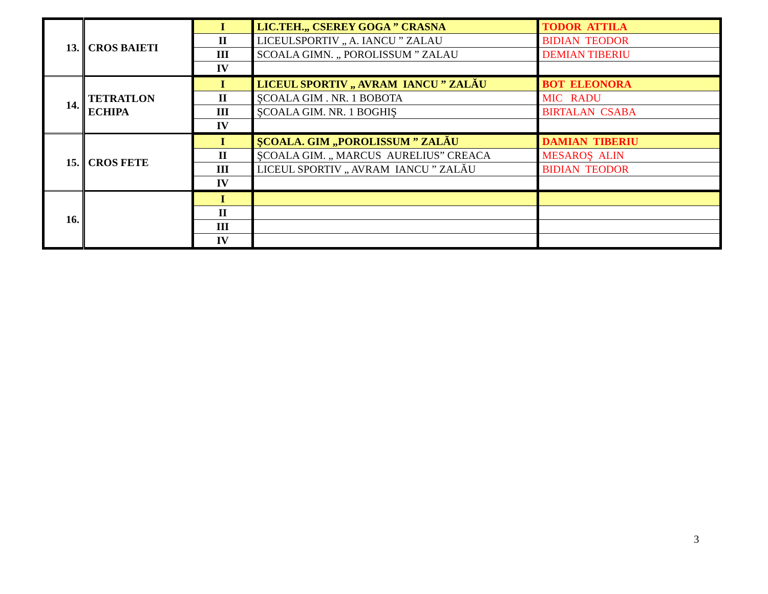| 13. | CROS BAIETI | I | LIC.TEH.„ CSEREY GOGA ” CRASNA | TODOR ATTILA |
| | | II | LICEULSPORTIV „ A. IANCU ” ZALAU | BIDIAN TEODOR |
| | | III | SCOALA GIMN. „ POROLISSUM ” ZALAU | DEMIAN TIBERIU |
| | | IV | | |
| 14. | TETRATLON ECHIPA | I | LICEUL SPORTIV „ AVRAM IANCU ” ZALĂU | BOT ELEONORA |
| | | II | ŞCOALA GIM . NR. 1 BOBOTA | MIC RADU |
| | | III | ŞCOALA GIM. NR. 1 BOGHIŞ | BIRTALAN CSABA |
| | | IV | | |
| 15. | CROS FETE | I | ŞCOALA. GIM „POROLISSUM ” ZALĂU | DAMIAN TIBERIU |
| | | II | ŞCOALA GIM. „ MARCUS AURELIUS” CREACA | MESAROŞ ALIN |
| | | III | LICEUL SPORTIV „ AVRAM IANCU ” ZALĂU | BIDIAN TEODOR |
| | | IV | | |
| 16. | | I | | |
| | | II | | |
| | | III | | |
| | | IV | | |
3